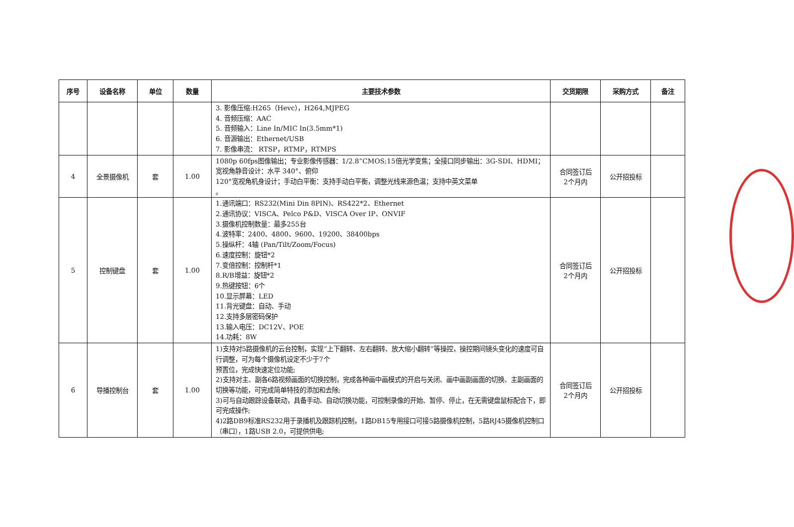| 序号 | 设备名称 | 单位 | 数量 | 主要技术参数 | 交货期限 | 采购方式 | 备注 |
| --- | --- | --- | --- | --- | --- | --- | --- |
| | | | | 3. 影像压缩:H265（Hevc），H264,MJPEG 4. 音频压缩：AAC 5. 音频输入：Line In/MIC In(3.5mm*1) 6. 音源输出：Ethernet/USB 7. 影像串流： RTSP，RTMP，RTMPS | | | |
| 4 | 全景摄像机 | 套 | 1.00 | 1080p 60fps图像输出；专业影像传感器：1/2.8”CMOS;15倍光学变焦；全接口同步输出：3G-SDI、HDMI；宽视角静音设计：水平 340°、俯仰 120°宽视角机身设计；手动白平衡：支持手动白平衡，调整光线来源色温；支持中英文菜单 。 | 合同签订后 2个月内 | 公开招投标 | |
| 5 | 控制键盘 | 套 | 1.00 | 1.通讯端口：RS232(Mini Din 8PIN)、RS422*2、Ethernet 2.通讯协议：VISCA、Pelco P&D、VISCA Over IP、ONVIF 3.摄像机控制数量：最多255台 4.波特率：2400、4800、9600、19200、38400bps 5.操纵杆：4轴 (Pan/Tilt/Zoom/Focus) 6.速度控制：旋钮*2 7.变倍控制：控制杆*1 8.R/B增益：旋钮*2 9.热键按钮：6个 10.显示屏幕：LED 11.背光键盘：自动、手动 12.支持多层密码保护 13.输入电压：DC12V、POE 14.功耗：8W | 合同签订后 2个月内 | 公开招投标 | |
| 6 | 导播控制台 | 套 | 1.00 | 1)支持对5路摄像机的云台控制，实现“上下翻转、左右翻转、放大缩小翻转”等操控，操控期间镜头变化的速度可自行调整，可为每个摄像机设定不少于7个 预置位，完成快速定位功能; 2)支持对主、副各6路视频画面的切换控制，完成各种画中画模式的开启与关闭、画中画副画面的切换、主副画面的切换等功能，可完成简单特技的添加和去除; 3)可与自动跟踪设备联动，具备手动、自动切换功能，可控制录像的开始、暂停、停止，在无需键盘鼠标配合下，即可完成操作; 4)2路DB9标准RS232用于录播机及跟踪机控制，1路DB15专用接口可接5路摄像机控制，5路RJ45摄像机控制口（串口），1路USB 2.0，可提供供电; | 合同签订后 2个月内 | 公开招投标 | |